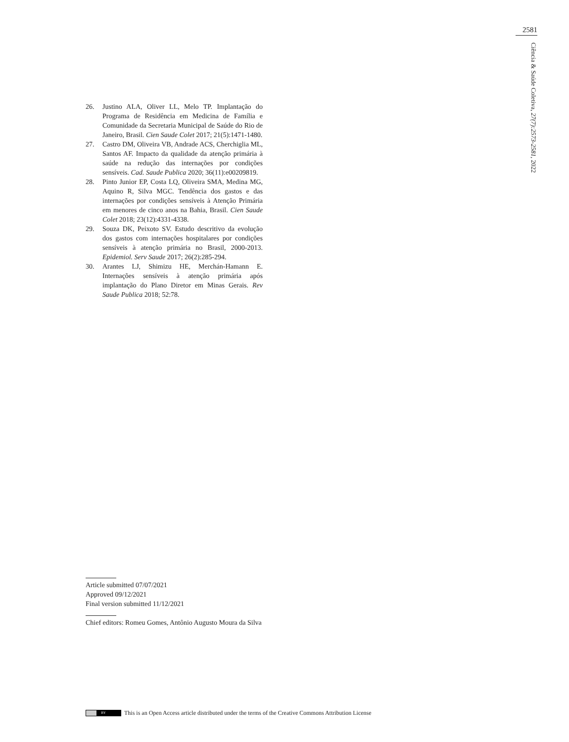2581
Ciência & Saúde Coletiva, 27(7):2573-2581, 2022
26. Justino ALA, Oliver LL, Melo TP. Implantação do Programa de Residência em Medicina de Família e Comunidade da Secretaria Municipal de Saúde do Rio de Janeiro, Brasil. Cien Saude Colet 2017; 21(5):1471-1480.
27. Castro DM, Oliveira VB, Andrade ACS, Cherchiglia ML, Santos AF. Impacto da qualidade da atenção primária à saúde na redução das internações por condições sensíveis. Cad. Saude Publica 2020; 36(11):e00209819.
28. Pinto Junior EP, Costa LQ, Oliveira SMA, Medina MG, Aquino R, Silva MGC. Tendência dos gastos e das internações por condições sensíveis à Atenção Primária em menores de cinco anos na Bahia, Brasil. Cien Saude Colet 2018; 23(12):4331-4338.
29. Souza DK, Peixoto SV. Estudo descritivo da evolução dos gastos com internações hospitalares por condições sensíveis à atenção primária no Brasil, 2000-2013. Epidemiol. Serv Saude 2017; 26(2):285-294.
30. Arantes LJ, Shimizu HE, Merchán-Hamann E. Internações sensíveis à atenção primária após implantação do Plano Diretor em Minas Gerais. Rev Saude Publica 2018; 52:78.
Article submitted 07/07/2021
Approved 09/12/2021
Final version submitted 11/12/2021
Chief editors: Romeu Gomes, Antônio Augusto Moura da Silva
BY
This is an Open Access article distributed under the terms of the Creative Commons Attribution License